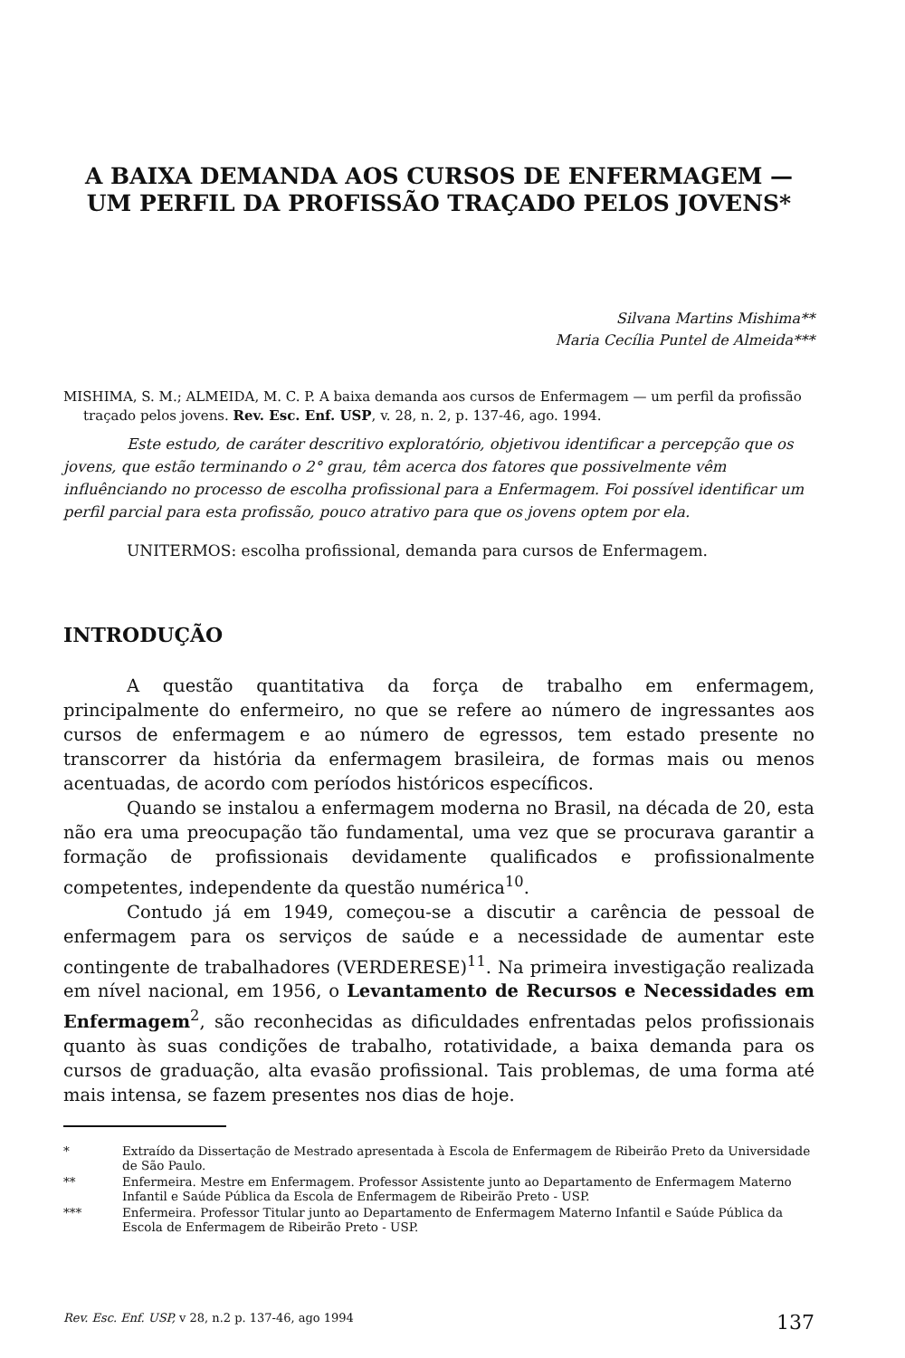A BAIXA DEMANDA AOS CURSOS DE ENFERMAGEM — UM PERFIL DA PROFISSÃO TRAÇADO PELOS JOVENS*
Silvana Martins Mishima**
Maria Cecília Puntel de Almeida***
MISHIMA, S. M.; ALMEIDA, M. C. P. A baixa demanda aos cursos de Enfermagem — um perfil da profissão traçado pelos jovens. Rev. Esc. Enf. USP, v. 28, n. 2, p. 137-46, ago. 1994.
Este estudo, de caráter descritivo exploratório, objetivou identificar a percepção que os jovens, que estão terminando o 2° grau, têm acerca dos fatores que possivelmente vêm influênciando no processo de escolha profissional para a Enfermagem. Foi possível identificar um perfil parcial para esta profissão, pouco atrativo para que os jovens optem por ela.
UNITERMOS: escolha profissional, demanda para cursos de Enfermagem.
INTRODUÇÃO
A questão quantitativa da força de trabalho em enfermagem, principalmente do enfermeiro, no que se refere ao número de ingressantes aos cursos de enfermagem e ao número de egressos, tem estado presente no transcorrer da história da enfermagem brasileira, de formas mais ou menos acentuadas, de acordo com períodos históricos específicos.
Quando se instalou a enfermagem moderna no Brasil, na década de 20, esta não era uma preocupação tão fundamental, uma vez que se procurava garantir a formação de profissionais devidamente qualificados e profissionalmente competentes, independente da questão numérica<sup>10</sup>.
Contudo já em 1949, começou-se a discutir a carência de pessoal de enfermagem para os serviços de saúde e a necessidade de aumentar este contingente de trabalhadores (VERDERESE)<sup>11</sup>. Na primeira investigação realizada em nível nacional, em 1956, o Levantamento de Recursos e Necessidades em Enfermagem<sup>2</sup>, são reconhecidas as dificuldades enfrentadas pelos profissionais quanto às suas condições de trabalho, rotatividade, a baixa demanda para os cursos de graduação, alta evasão profissional. Tais problemas, de uma forma até mais intensa, se fazem presentes nos dias de hoje.
* Extraído da Dissertação de Mestrado apresentada à Escola de Enfermagem de Ribeirão Preto da Universidade de São Paulo.
** Enfermeira. Mestre em Enfermagem. Professor Assistente junto ao Departamento de Enfermagem Materno Infantil e Saúde Pública da Escola de Enfermagem de Ribeirão Preto - USP.
*** Enfermeira. Professor Titular junto ao Departamento de Enfermagem Materno Infantil e Saúde Pública da Escola de Enfermagem de Ribeirão Preto - USP.
Rev. Esc. Enf. USP, v 28, n.2 p. 137-46, ago 1994 137